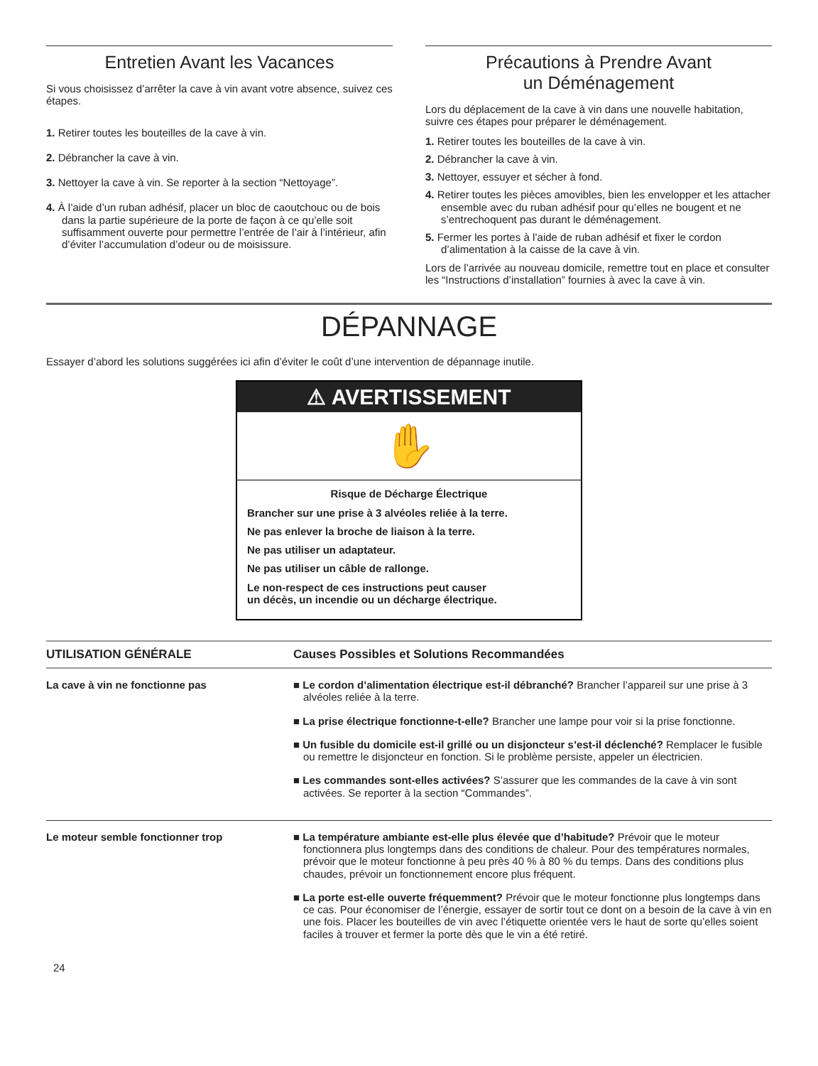Entretien Avant les Vacances
Si vous choisissez d’arrêter la cave à vin avant votre absence, suivez ces étapes.
1. Retirer toutes les bouteilles de la cave à vin.
2. Débrancher la cave à vin.
3. Nettoyer la cave à vin. Se reporter à la section “Nettoyage”.
4. À l’aide d’un ruban adhésif, placer un bloc de caoutchouc ou de bois dans la partie supérieure de la porte de façon à ce qu’elle soit suffisamment ouverte pour permettre l’entrée de l’air à l’intérieur, afin d’éviter l’accumulation d’odeur ou de moisissure.
Précautions à Prendre Avant
un Déménagement
Lors du déplacement de la cave à vin dans une nouvelle habitation, suivre ces étapes pour préparer le déménagement.
1. Retirer toutes les bouteilles de la cave à vin.
2. Débrancher la cave à vin.
3. Nettoyer, essuyer et sécher à fond.
4. Retirer toutes les pièces amovibles, bien les envelopper et les attacher ensemble avec du ruban adhésif pour qu’elles ne bougent et ne s’entrechoquent pas durant le déménagement.
5. Fermer les portes à l’aide de ruban adhésif et fixer le cordon d’alimentation à la caisse de la cave à vin.
Lors de l’arrivée au nouveau domicile, remettre tout en place et consulter les “Instructions d’installation” fournies à avec la cave à vin.
DÉPANNAGE
Essayer d’abord les solutions suggérées ici afin d’éviter le coût d’une intervention de dépannage inutile.
⚠ AVERTISSEMENT
✋
Risque de Décharge Électrique
Brancher sur une prise à 3 alvéoles reliée à la terre.
Ne pas enlever la broche de liaison à la terre.
Ne pas utiliser un adaptateur.
Ne pas utiliser un câble de rallonge.
Le non-respect de ces instructions peut causer
un décès, un incendie ou un décharge électrique.
| UTILISATION GÉNÉRALE | Causes Possibles et Solutions Recommandées |
| --- | --- |
| La cave à vin ne fonctionne pas | ■ Le cordon d’alimentation électrique est-il débranché? Brancher l’appareil sur une prise à 3 alvéoles reliée à la terre. ■ La prise électrique fonctionne-t-elle? Brancher une lampe pour voir si la prise fonctionne. ■ Un fusible du domicile est-il grillé ou un disjoncteur s’est-il déclenché? Remplacer le fusible ou remettre le disjoncteur en fonction. Si le problème persiste, appeler un électricien. ■ Les commandes sont-elles activées? S’assurer que les commandes de la cave à vin sont activées. Se reporter à la section “Commandes”. |
| Le moteur semble fonctionner trop | ■ La température ambiante est-elle plus élevée que d’habitude? Prévoir que le moteur fonctionnera plus longtemps dans des conditions de chaleur. Pour des températures normales, prévoir que le moteur fonctionne à peu près 40 % à 80 % du temps. Dans des conditions plus chaudes, prévoir un fonctionnement encore plus fréquent. ■ La porte est-elle ouverte fréquemment? Prévoir que le moteur fonctionne plus longtemps dans ce cas. Pour économiser de l’énergie, essayer de sortir tout ce dont on a besoin de la cave à vin en une fois. Placer les bouteilles de vin avec l’étiquette orientée vers le haut de sorte qu’elles soient faciles à trouver et fermer la porte dès que le vin a été retiré. |
24